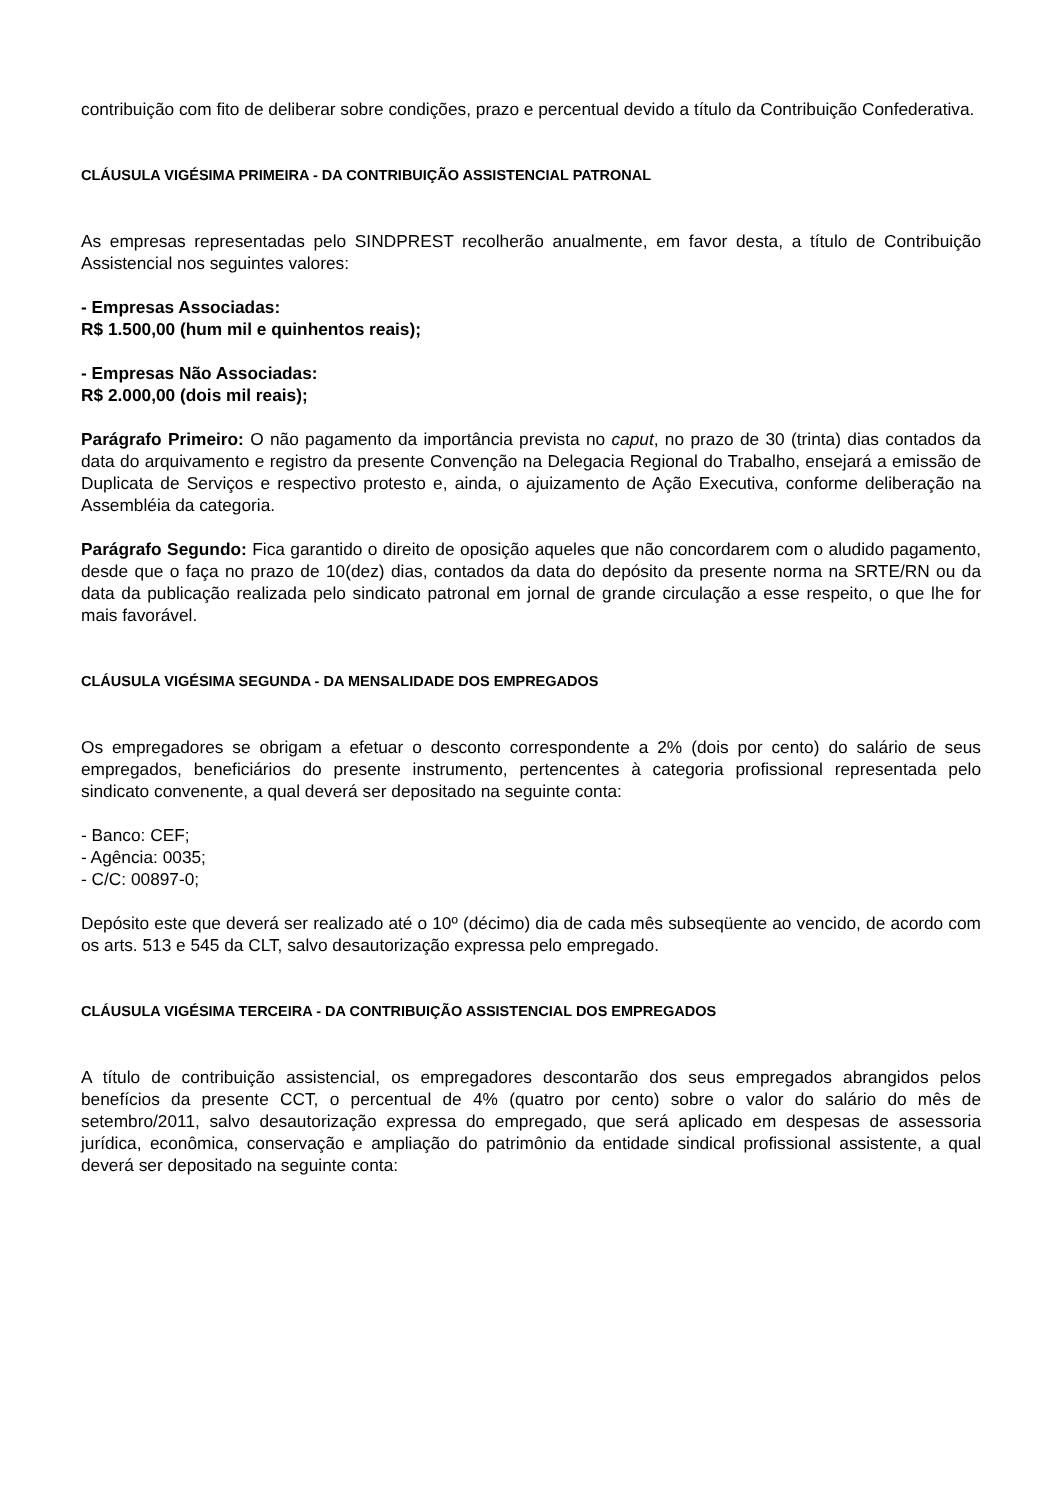contribuição com fito de deliberar sobre condições, prazo e percentual devido a título da Contribuição Confederativa.
CLÁUSULA VIGÉSIMA PRIMEIRA - DA CONTRIBUIÇÃO ASSISTENCIAL PATRONAL
As empresas representadas pelo SINDPREST recolherão anualmente, em favor desta, a título de Contribuição Assistencial nos seguintes valores:
- Empresas Associadas:
R$ 1.500,00 (hum mil e quinhentos reais);
- Empresas Não Associadas:
R$ 2.000,00 (dois mil reais);
Parágrafo Primeiro: O não pagamento da importância prevista no caput, no prazo de 30 (trinta) dias contados da data do arquivamento e registro da presente Convenção na Delegacia Regional do Trabalho, ensejará a emissão de Duplicata de Serviços e respectivo protesto e, ainda, o ajuizamento de Ação Executiva, conforme deliberação na Assembléia da categoria.
Parágrafo Segundo: Fica garantido o direito de oposição aqueles que não concordarem com o aludido pagamento, desde que o faça no prazo de 10(dez) dias, contados da data do depósito da presente norma na SRTE/RN ou da data da publicação realizada pelo sindicato patronal em jornal de grande circulação a esse respeito, o que lhe for mais favorável.
CLÁUSULA VIGÉSIMA SEGUNDA - DA MENSALIDADE DOS EMPREGADOS
Os empregadores se obrigam a efetuar o desconto correspondente a 2% (dois por cento) do salário de seus empregados, beneficiários do presente instrumento, pertencentes à categoria profissional representada pelo sindicato convenente, a qual deverá ser depositado na seguinte conta:
- Banco: CEF;
- Agência: 0035;
- C/C: 00897-0;
Depósito este que deverá ser realizado até o 10º (décimo) dia de cada mês subseqüente ao vencido, de acordo com os arts. 513 e 545 da CLT, salvo desautorização expressa pelo empregado.
CLÁUSULA VIGÉSIMA TERCEIRA - DA CONTRIBUIÇÃO ASSISTENCIAL DOS EMPREGADOS
A título de contribuição assistencial, os empregadores descontarão dos seus empregados abrangidos pelos benefícios da presente CCT, o percentual de 4% (quatro por cento) sobre o valor do salário do mês de setembro/2011, salvo desautorização expressa do empregado, que será aplicado em despesas de assessoria jurídica, econômica, conservação e ampliação do patrimônio da entidade sindical profissional assistente, a qual deverá ser depositado na seguinte conta: